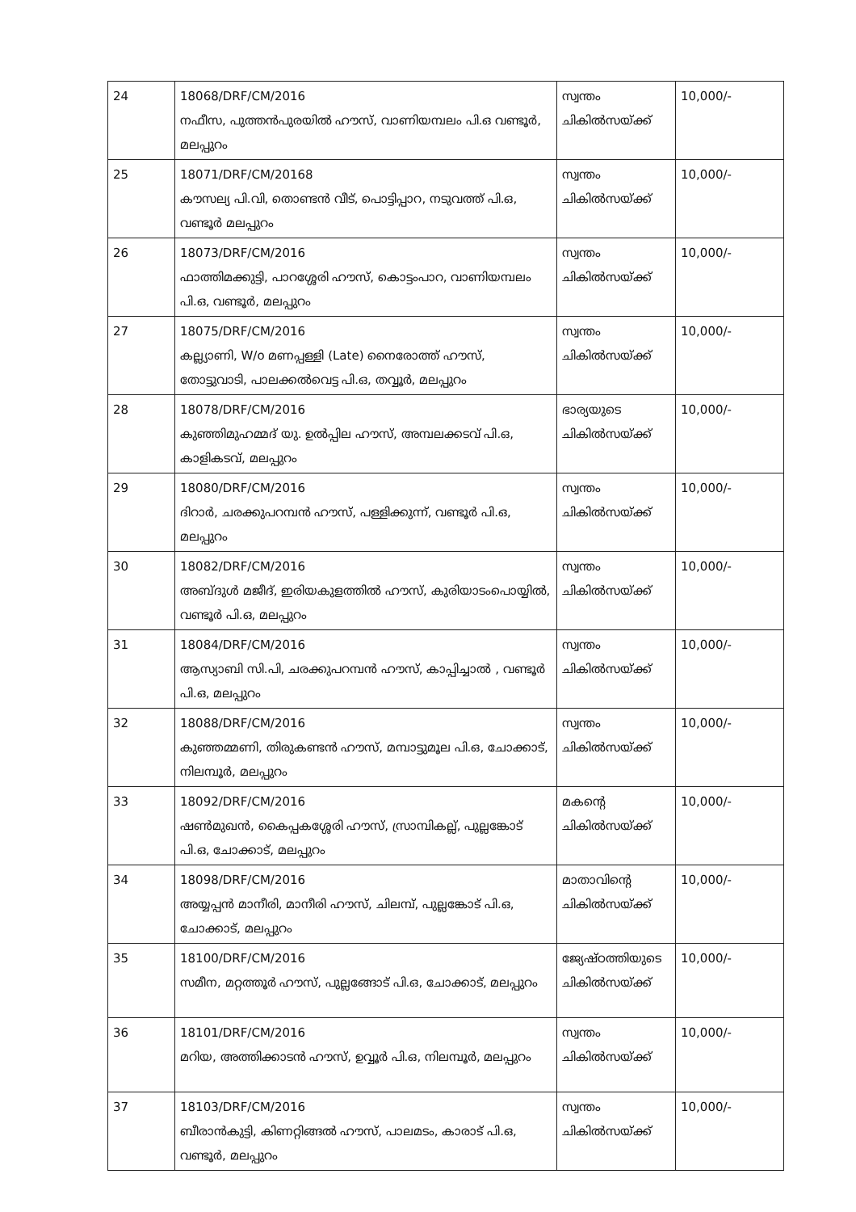| 24 | 18068/DRF/CM/2016 നഫീസ, പുത്തൻപുരയിൽ ഹൗസ്, വാണിയമ്പലം പി.ഒ വണ്ടൂർ, മലപ്പുറം | സ്വന്തം ചികിൽസയ്ക്ക് | 10,000/- |
| 25 | 18071/DRF/CM/20168 കൗസല്യ പി.വി, തൊണ്ടൻ വീട്, പൊട്ടിപ്പാറ, നടുവത്ത് പി.ഒ, വണ്ടൂർ മലപ്പുറം | സ്വന്തം ചികിൽസയ്ക്ക് | 10,000/- |
| 26 | 18073/DRF/CM/2016 ഫാത്തിമക്കുട്ടി, പാറശ്ശേരി ഹൗസ്, കൊട്ടംപാറ, വാണിയമ്പലം പി.ഒ, വണ്ടൂർ, മലപ്പുറം | സ്വന്തം ചികിൽസയ്ക്ക് | 10,000/- |
| 27 | 18075/DRF/CM/2016 കല്ല്യാണി, W/o മണപ്പള്ളി (Late) നൈരോത്ത് ഹൗസ്, തോട്ടുവാടി, പാലക്കൽവെട്ട പി.ഒ, തവ്വൂർ, മലപ്പുറം | സ്വന്തം ചികിൽസയ്ക്ക് | 10,000/- |
| 28 | 18078/DRF/CM/2016 കുഞ്ഞിമുഹമ്മദ് യു. ഉൽപ്പില ഹൗസ്, അമ്പലക്കടവ് പി.ഒ, കാളികടവ്, മലപ്പുറം | ഭാര്യയുടെ ചികിൽസയ്ക്ക് | 10,000/- |
| 29 | 18080/DRF/CM/2016 ദിറാർ, ചരക്കുപറമ്പൻ ഹൗസ്, പള്ളിക്കുന്ന്, വണ്ടൂർ പി.ഒ, മലപ്പുറം | സ്വന്തം ചികിൽസയ്ക്ക് | 10,000/- |
| 30 | 18082/DRF/CM/2016 അബ്ദുൾ മജീദ്, ഇരിയകുളത്തിൽ ഹൗസ്, കുരിയാടംപൊയ്യിൽ, വണ്ടൂർ പി.ഒ, മലപ്പുറം | സ്വന്തം ചികിൽസയ്ക്ക് | 10,000/- |
| 31 | 18084/DRF/CM/2016 ആസ്യാബി സി.പി, ചരക്കുപറമ്പൻ ഹൗസ്, കാപ്പിച്ചാൽ , വണ്ടൂർ പി.ഒ, മലപ്പുറം | സ്വന്തം ചികിൽസയ്ക്ക് | 10,000/- |
| 32 | 18088/DRF/CM/2016 കുഞ്ഞമ്മണി, തിരുകണ്ടൻ ഹൗസ്, മമ്പാട്ടുമൂല പി.ഒ, ചോക്കാട്, നിലമ്പൂർ, മലപ്പുറം | സ്വന്തം ചികിൽസയ്ക്ക് | 10,000/- |
| 33 | 18092/DRF/CM/2016 ഷൺമുഖൻ, കൈപ്പകശ്ശേരി ഹൗസ്, സ്രാമ്പികല്ല്, പുല്ലങ്കോട് പി.ഒ, ചോക്കാട്, മലപ്പുറം | മകന്റെ ചികിൽസയ്ക്ക് | 10,000/- |
| 34 | 18098/DRF/CM/2016 അയ്യപ്പൻ മാനീരി, മാനീരി ഹൗസ്, ചിലമ്പ്, പുല്ലങ്കോട് പി.ഒ, ചോക്കാട്, മലപ്പുറം | മാതാവിന്റെ ചികിൽസയ്ക്ക് | 10,000/- |
| 35 | 18100/DRF/CM/2016 സമീന, മറ്റത്തൂർ ഹൗസ്, പുല്ലങ്ങോട് പി.ഒ, ചോക്കാട്, മലപ്പുറം | ജ്യേഷ്ഠത്തിയുടെ ചികിൽസയ്ക്ക് | 10,000/- |
| 36 | 18101/DRF/CM/2016 മറിയ, അത്തിക്കാടൻ ഹൗസ്, ഉവ്വൂർ പി.ഒ, നിലമ്പൂർ, മലപ്പുറം | സ്വന്തം ചികിൽസയ്ക്ക് | 10,000/- |
| 37 | 18103/DRF/CM/2016 ബീരാൻകുട്ടി, കിണറ്റിങ്ങൽ ഹൗസ്, പാലമടം, കാരാട് പി.ഒ, വണ്ടൂർ, മലപ്പുറം | സ്വന്തം ചികിൽസയ്ക്ക് | 10,000/- |